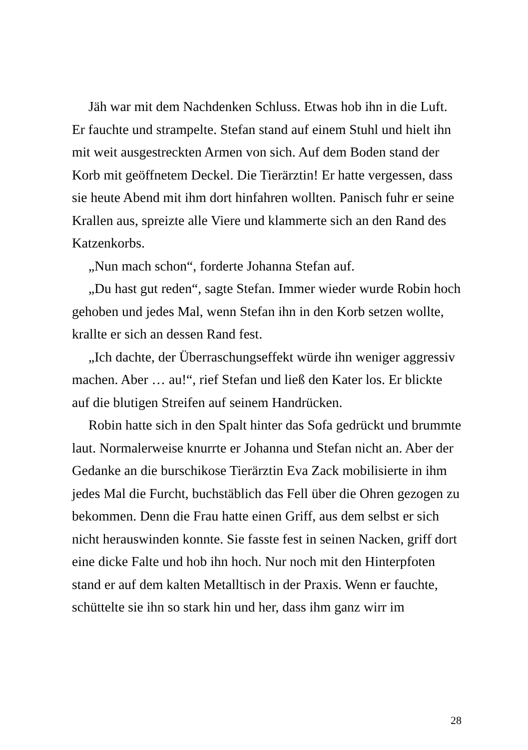Jäh war mit dem Nachdenken Schluss. Etwas hob ihn in die Luft. Er fauchte und strampelte. Stefan stand auf einem Stuhl und hielt ihn mit weit ausgestreckten Armen von sich. Auf dem Boden stand der Korb mit geöffnetem Deckel. Die Tierärztin! Er hatte vergessen, dass sie heute Abend mit ihm dort hinfahren wollten. Panisch fuhr er seine Krallen aus, spreizte alle Viere und klammerte sich an den Rand des Katzenkorbs.
„Nun mach schon“, forderte Johanna Stefan auf.
„Du hast gut reden“, sagte Stefan. Immer wieder wurde Robin hoch gehoben und jedes Mal, wenn Stefan ihn in den Korb setzen wollte, krallte er sich an dessen Rand fest.
„Ich dachte, der Überraschungseffekt würde ihn weniger aggressiv machen. Aber … au!“, rief Stefan und ließ den Kater los. Er blickte auf die blutigen Streifen auf seinem Handrücken.
Robin hatte sich in den Spalt hinter das Sofa gedrückt und brummte laut. Normalerweise knurrte er Johanna und Stefan nicht an. Aber der Gedanke an die burschikose Tierärztin Eva Zack mobilisierte in ihm jedes Mal die Furcht, buchstäblich das Fell über die Ohren gezogen zu bekommen. Denn die Frau hatte einen Griff, aus dem selbst er sich nicht herauswinden konnte. Sie fasste fest in seinen Nacken, griff dort eine dicke Falte und hob ihn hoch. Nur noch mit den Hinterpfoten stand er auf dem kalten Metalltisch in der Praxis. Wenn er fauchte, schüttelte sie ihn so stark hin und her, dass ihm ganz wirr im
28